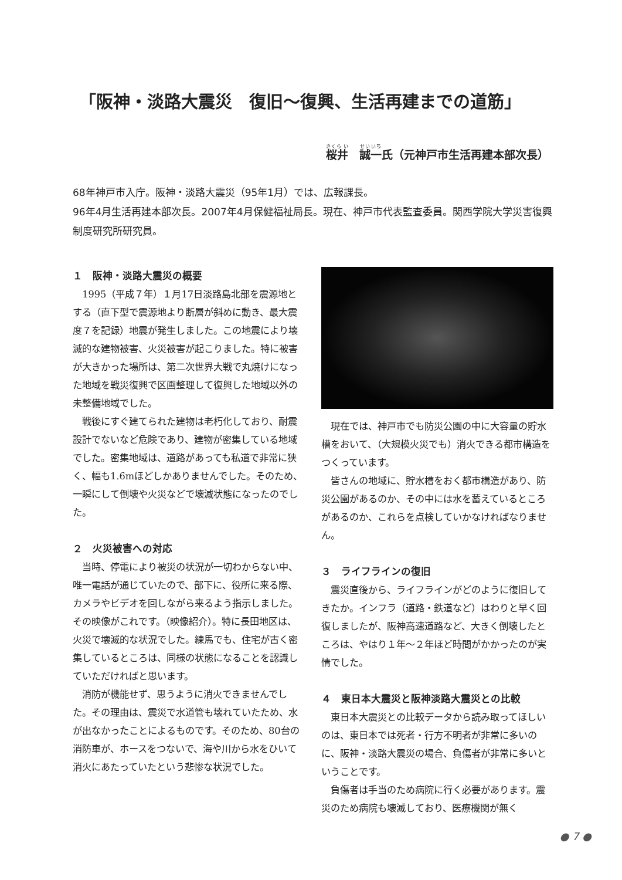「阪神・淡路大震災　復旧～復興、生活再建までの道筋」
桜井　誠一氏（元神戸市生活再建本部次長）
68年神戸市入庁。阪神・淡路大震災（95年1月）では、広報課長。
96年4月生活再建本部次長。2007年4月保健福祉局長。現在、神戸市代表監査委員。関西学院大学災害復興制度研究所研究員。
１　阪神・淡路大震災の概要
1995（平成７年）１月17日淡路島北部を震源地とする（直下型で震源地より断層が斜めに動き、最大震度７を記録）地震が発生しました。この地震により壊滅的な建物被害、火災被害が起こりました。特に被害が大きかった場所は、第二次世界大戦で丸焼けになった地域を戦災復興で区画整理して復興した地域以外の未整備地域でした。
戦後にすぐ建てられた建物は老朽化しており、耐震設計でないなど危険であり、建物が密集している地域でした。密集地域は、道路があっても私道で非常に狭く、幅も1.6mほどしかありませんでした。そのため、一瞬にして倒壊や火災などで壊滅状態になったのでした。
２　火災被害への対応
当時、停電により被災の状況が一切わからない中、唯一電話が通じていたので、部下に、役所に来る際、カメラやビデオを回しながら来るよう指示しました。その映像がこれです。（映像紹介）。特に長田地区は、火災で壊滅的な状況でした。練馬でも、住宅が古く密集しているところは、同様の状態になることを認識していただければと思います。
消防が機能せず、思うように消火できませんでした。その理由は、震災で水道管も壊れていたため、水が出なかったことによるものです。そのため、80台の消防車が、ホースをつないで、海や川から水をひいて消火にあたっていたという悲惨な状況でした。
現在では、神戸市でも防災公園の中に大容量の貯水槽をおいて、（大規模火災でも）消火できる都市構造をつくっています。
皆さんの地域に、貯水槽をおく都市構造があり、防災公園があるのか、その中には水を蓄えているところがあるのか、これらを点検していかなければなりません。
３　ライフラインの復旧
震災直後から、ライフラインがどのように復旧してきたか。インフラ（道路・鉄道など）はわりと早く回復しましたが、阪神高速道路など、大きく倒壊したところは、やはり１年～２年ほど時間がかかったのが実情でした。
４　東日本大震災と阪神淡路大震災との比較
東日本大震災との比較データから読み取ってほしいのは、東日本では死者・行方不明者が非常に多いのに、阪神・淡路大震災の場合、負傷者が非常に多いということです。
負傷者は手当のため病院に行く必要があります。震災のため病院も壊滅しており、医療機関が無く
● 7 ●